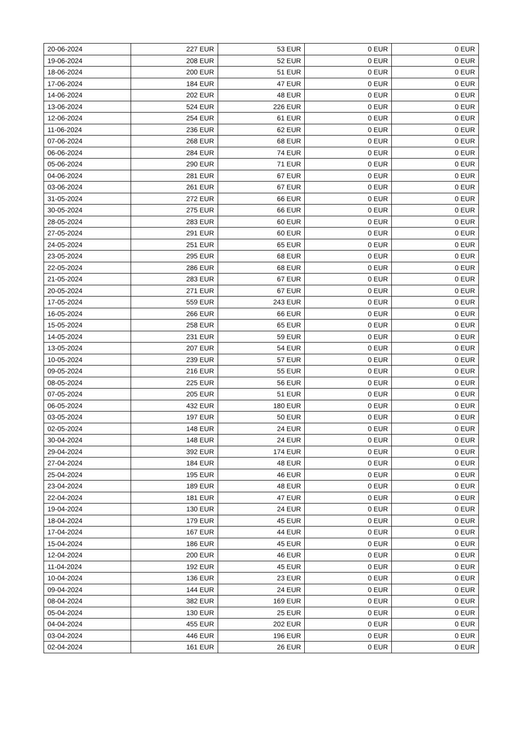| 20-06-2024 | 227 EUR | 53 EUR | 0 EUR | 0 EUR |
| 19-06-2024 | 208 EUR | 52 EUR | 0 EUR | 0 EUR |
| 18-06-2024 | 200 EUR | 51 EUR | 0 EUR | 0 EUR |
| 17-06-2024 | 184 EUR | 47 EUR | 0 EUR | 0 EUR |
| 14-06-2024 | 202 EUR | 48 EUR | 0 EUR | 0 EUR |
| 13-06-2024 | 524 EUR | 226 EUR | 0 EUR | 0 EUR |
| 12-06-2024 | 254 EUR | 61 EUR | 0 EUR | 0 EUR |
| 11-06-2024 | 236 EUR | 62 EUR | 0 EUR | 0 EUR |
| 07-06-2024 | 268 EUR | 68 EUR | 0 EUR | 0 EUR |
| 06-06-2024 | 284 EUR | 74 EUR | 0 EUR | 0 EUR |
| 05-06-2024 | 290 EUR | 71 EUR | 0 EUR | 0 EUR |
| 04-06-2024 | 281 EUR | 67 EUR | 0 EUR | 0 EUR |
| 03-06-2024 | 261 EUR | 67 EUR | 0 EUR | 0 EUR |
| 31-05-2024 | 272 EUR | 66 EUR | 0 EUR | 0 EUR |
| 30-05-2024 | 275 EUR | 66 EUR | 0 EUR | 0 EUR |
| 28-05-2024 | 283 EUR | 60 EUR | 0 EUR | 0 EUR |
| 27-05-2024 | 291 EUR | 60 EUR | 0 EUR | 0 EUR |
| 24-05-2024 | 251 EUR | 65 EUR | 0 EUR | 0 EUR |
| 23-05-2024 | 295 EUR | 68 EUR | 0 EUR | 0 EUR |
| 22-05-2024 | 286 EUR | 68 EUR | 0 EUR | 0 EUR |
| 21-05-2024 | 283 EUR | 67 EUR | 0 EUR | 0 EUR |
| 20-05-2024 | 271 EUR | 67 EUR | 0 EUR | 0 EUR |
| 17-05-2024 | 559 EUR | 243 EUR | 0 EUR | 0 EUR |
| 16-05-2024 | 266 EUR | 66 EUR | 0 EUR | 0 EUR |
| 15-05-2024 | 258 EUR | 65 EUR | 0 EUR | 0 EUR |
| 14-05-2024 | 231 EUR | 59 EUR | 0 EUR | 0 EUR |
| 13-05-2024 | 207 EUR | 54 EUR | 0 EUR | 0 EUR |
| 10-05-2024 | 239 EUR | 57 EUR | 0 EUR | 0 EUR |
| 09-05-2024 | 216 EUR | 55 EUR | 0 EUR | 0 EUR |
| 08-05-2024 | 225 EUR | 56 EUR | 0 EUR | 0 EUR |
| 07-05-2024 | 205 EUR | 51 EUR | 0 EUR | 0 EUR |
| 06-05-2024 | 432 EUR | 180 EUR | 0 EUR | 0 EUR |
| 03-05-2024 | 197 EUR | 50 EUR | 0 EUR | 0 EUR |
| 02-05-2024 | 148 EUR | 24 EUR | 0 EUR | 0 EUR |
| 30-04-2024 | 148 EUR | 24 EUR | 0 EUR | 0 EUR |
| 29-04-2024 | 392 EUR | 174 EUR | 0 EUR | 0 EUR |
| 27-04-2024 | 184 EUR | 48 EUR | 0 EUR | 0 EUR |
| 25-04-2024 | 195 EUR | 46 EUR | 0 EUR | 0 EUR |
| 23-04-2024 | 189 EUR | 48 EUR | 0 EUR | 0 EUR |
| 22-04-2024 | 181 EUR | 47 EUR | 0 EUR | 0 EUR |
| 19-04-2024 | 130 EUR | 24 EUR | 0 EUR | 0 EUR |
| 18-04-2024 | 179 EUR | 45 EUR | 0 EUR | 0 EUR |
| 17-04-2024 | 167 EUR | 44 EUR | 0 EUR | 0 EUR |
| 15-04-2024 | 186 EUR | 45 EUR | 0 EUR | 0 EUR |
| 12-04-2024 | 200 EUR | 46 EUR | 0 EUR | 0 EUR |
| 11-04-2024 | 192 EUR | 45 EUR | 0 EUR | 0 EUR |
| 10-04-2024 | 136 EUR | 23 EUR | 0 EUR | 0 EUR |
| 09-04-2024 | 144 EUR | 24 EUR | 0 EUR | 0 EUR |
| 08-04-2024 | 382 EUR | 169 EUR | 0 EUR | 0 EUR |
| 05-04-2024 | 130 EUR | 25 EUR | 0 EUR | 0 EUR |
| 04-04-2024 | 455 EUR | 202 EUR | 0 EUR | 0 EUR |
| 03-04-2024 | 446 EUR | 196 EUR | 0 EUR | 0 EUR |
| 02-04-2024 | 161 EUR | 26 EUR | 0 EUR | 0 EUR |